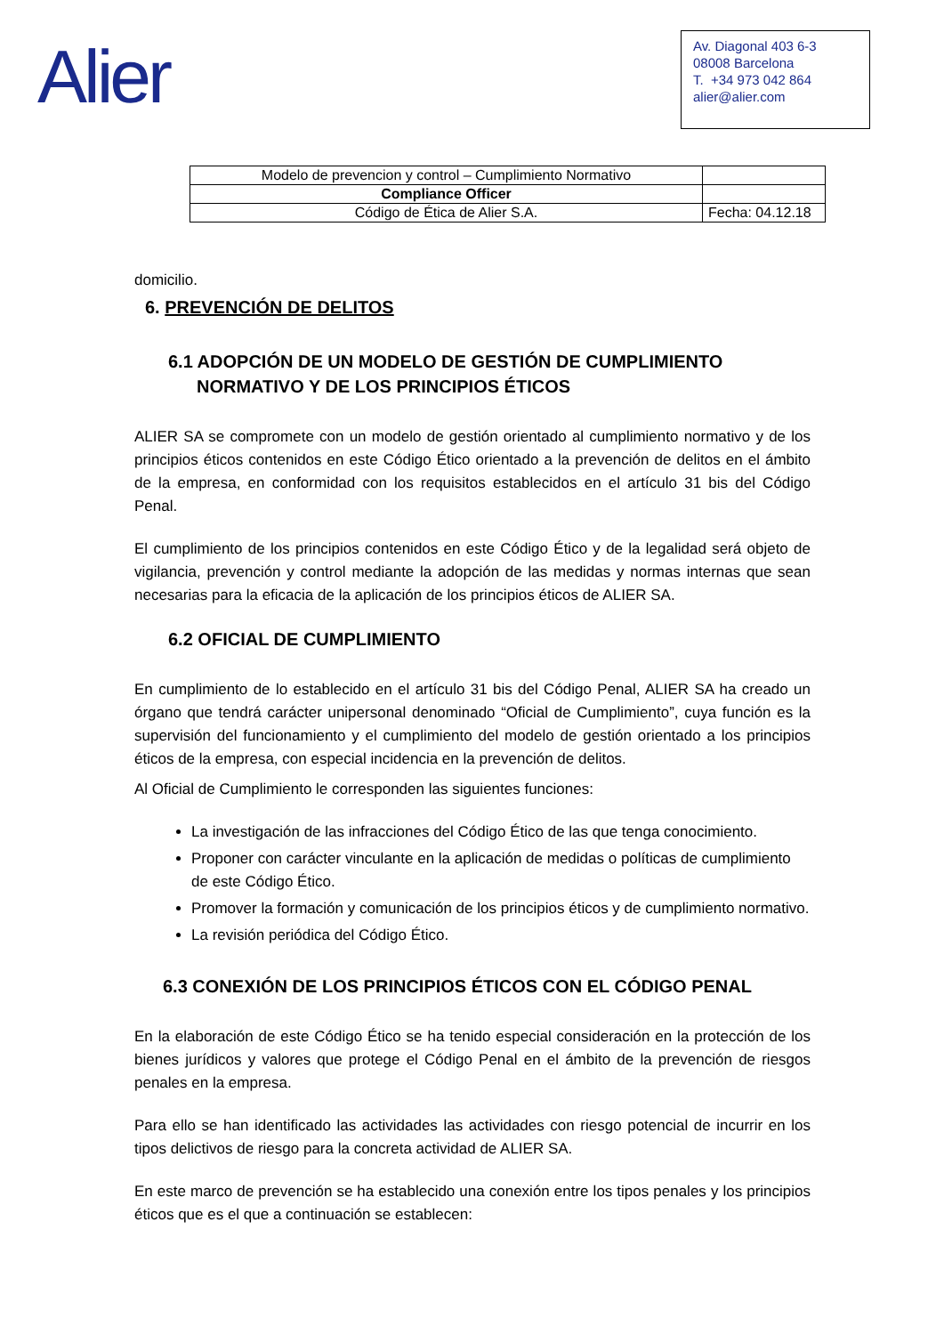Alier
Av. Diagonal 403 6-3
08008 Barcelona
T. +34 973 042 864
alier@alier.com
| Modelo de prevencion y control – Cumplimiento Normativo | |
| Compliance Officer | |
| Código de Ética de Alier S.A. | Fecha: 04.12.18 |
domicilio.
6. PREVENCIÓN DE DELITOS
6.1 ADOPCIÓN DE UN MODELO DE GESTIÓN DE CUMPLIMIENTO NORMATIVO Y DE LOS PRINCIPIOS ÉTICOS
ALIER SA se compromete con un modelo de gestión orientado al cumplimiento normativo y de los principios éticos contenidos en este Código Ético orientado a la prevención de delitos en el ámbito de la empresa, en conformidad con los requisitos establecidos en el artículo 31 bis del Código Penal.
El cumplimiento de los principios contenidos en este Código Ético y de la legalidad será objeto de vigilancia, prevención y control mediante la adopción de las medidas y normas internas que sean necesarias para la eficacia de la aplicación de los principios éticos de ALIER SA.
6.2 OFICIAL DE CUMPLIMIENTO
En cumplimiento de lo establecido en el artículo 31 bis del Código Penal, ALIER SA ha creado un órgano que tendrá carácter unipersonal denominado “Oficial de Cumplimiento”, cuya función es la supervisión del funcionamiento y el cumplimiento del modelo de gestión orientado a los principios éticos de la empresa, con especial incidencia en la prevención de delitos.
Al Oficial de Cumplimiento le corresponden las siguientes funciones:
La investigación de las infracciones del Código Ético de las que tenga conocimiento.
Proponer con carácter vinculante en la aplicación de medidas o políticas de cumplimiento de este Código Ético.
Promover la formación y comunicación de los principios éticos y de cumplimiento normativo.
La revisión periódica del Código Ético.
6.3 CONEXIÓN DE LOS PRINCIPIOS ÉTICOS CON EL CÓDIGO PENAL
En la elaboración de este Código Ético se ha tenido especial consideración en la protección de los bienes jurídicos y valores que protege el Código Penal en el ámbito de la prevención de riesgos penales en la empresa.
Para ello se han identificado las actividades las actividades con riesgo potencial de incurrir en los tipos delictivos de riesgo para la concreta actividad de ALIER SA.
En este marco de prevención se ha establecido una conexión entre los tipos penales y los principios éticos que es el que a continuación se establecen: